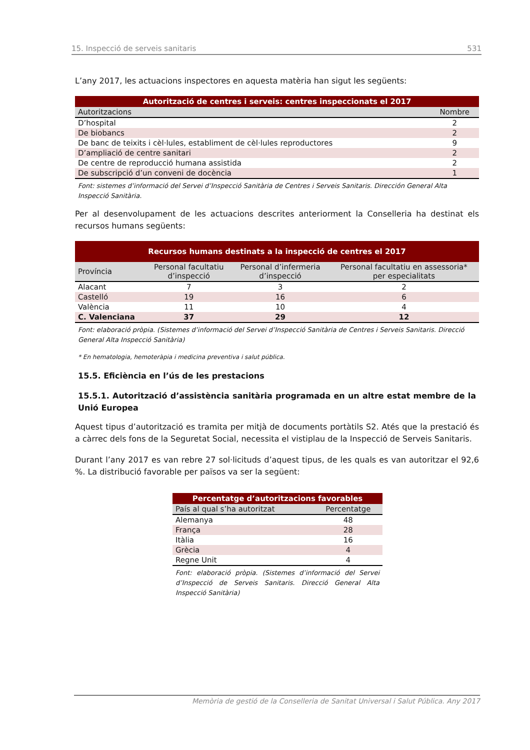15. Inspecció de serveis sanitaris 531
L’any 2017, les actuacions inspectores en aquesta matèria han sigut les següents:
| Autorització de centres i serveis: centres inspeccionats el 2017 | |
| Autoritzacions | Nombre |
| D’hospital | 2 |
| De biobancs | 2 |
| De banc de teixits i cèl·lules, establiment de cèl·lules reproductores | 9 |
| D’ampliació de centre sanitari | 2 |
| De centre de reproducció humana assistida | 2 |
| De subscripció d’un conveni de docència | 1 |
Font: sistemes d’informació del Servei d’Inspecció Sanitària de Centres i Serveis Sanitaris. Dirección General Alta Inspecció Sanitària.
Per al desenvolupament de les actuacions descrites anteriorment la Conselleria ha destinat els recursos humans següents:
| Recursos humans destinats a la inspecció de centres el 2017 | | | |
| Província | Personal facultatiu d’inspecció | Personal d’infermeria d’inspecció | Personal facultatiu en assessoria* per especialitats |
| Alacant | 7 | 3 | 2 |
| Castelló | 19 | 16 | 6 |
| València | 11 | 10 | 4 |
| C. Valenciana | 37 | 29 | 12 |
Font: elaboració pròpia. (Sistemes d’informació del Servei d’Inspecció Sanitària de Centres i Serveis Sanitaris. Direcció General Alta Inspecció Sanitària)
* En hematologia, hemoteràpia i medicina preventiva i salut pública.
15.5. Eficiència en l’ús de les prestacions
15.5.1. Autorització d’assistència sanitària programada en un altre estat membre de la Unió Europea
Aquest tipus d’autorització es tramita per mitjà de documents portàtils S2. Atés que la prestació és a càrrec dels fons de la Seguretat Social, necessita el vistiplau de la Inspecció de Serveis Sanitaris.
Durant l’any 2017 es van rebre 27 sol·licituds d’aquest tipus, de les quals es van autoritzar el 92,6 %. La distribució favorable per països va ser la següent:
| Percentatge d’autoritzacions favorables | |
| País al qual s’ha autoritzat | Percentatge |
| Alemanya | 48 |
| França | 28 |
| Itàlia | 16 |
| Grècia | 4 |
| Regne Unit | 4 |
Font: elaboració pròpia. (Sistemes d’informació del Servei d’Inspecció de Serveis Sanitaris. Direcció General Alta Inspecció Sanitària)
Memòria de gestió de la Conselleria de Sanitat Universal i Salut Pública. Any 2017